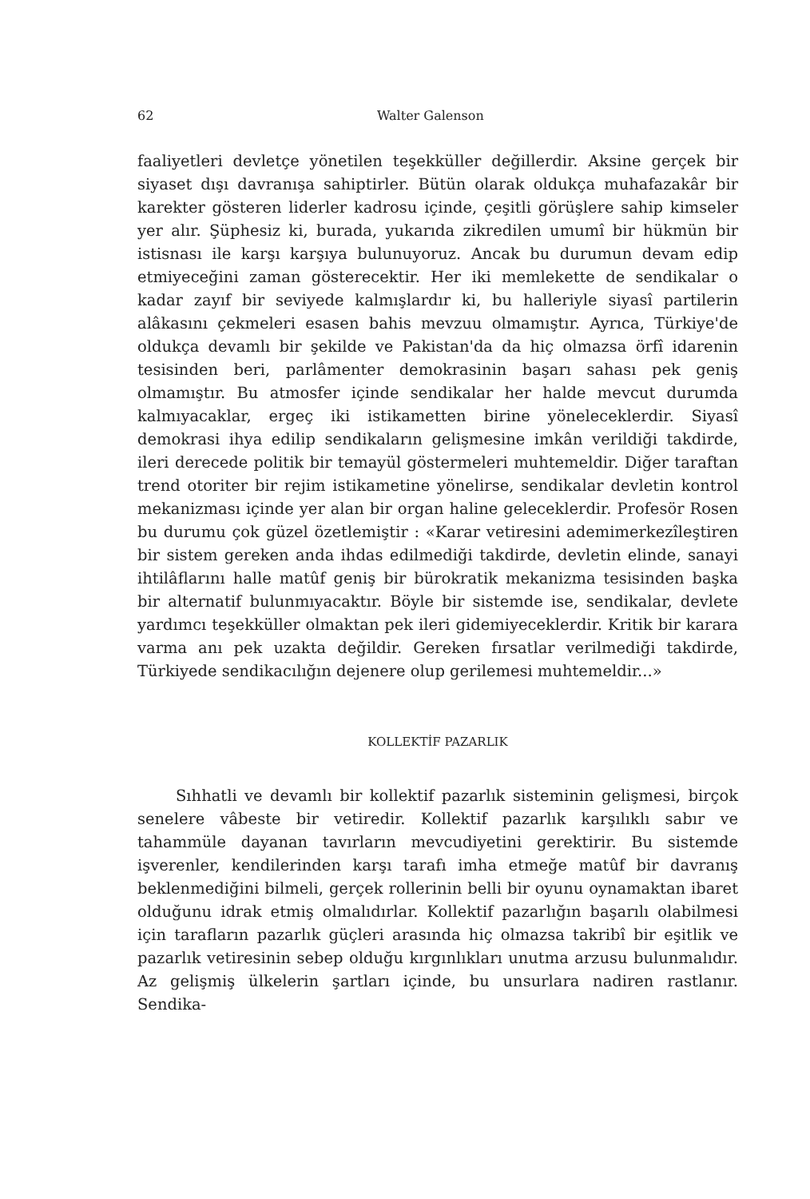62 Walter Galenson
faaliyetleri devletçe yönetilen teşekküller değillerdir. Aksine gerçek bir siyaset dışı davranışa sahiptirler. Bütün olarak oldukça muhafazakâr bir karekter gösteren liderler kadrosu içinde, çeşitli görüşlere sahip kimseler yer alır. Şüphesiz ki, burada, yukarıda zikredilen umumî bir hükmün bir istisnası ile karşı karşıya bulunuyoruz. Ancak bu durumun devam edip etmiyeceğini zaman gösterecektir. Her iki memlekette de sendikalar o kadar zayıf bir seviyede kalmışlardır ki, bu halleriyle siyasî partilerin alâkasını çekmeleri esasen bahis mevzuu olmamıştır. Ayrıca, Türkiye'de oldukça devamlı bir şekilde ve Pakistan'da da hiç olmazsa örfî idarenin tesisinden beri, parlâmenter demokrasinin başarı sahası pek geniş olmamıştır. Bu atmosfer içinde sendikalar her halde mevcut durumda kalmıyacaklar, ergeç iki istikametten birine yöneleceklerdir. Siyasî demokrasi ihya edilip sendikaların gelişmesine imkân verildiği takdirde, ileri derecede politik bir temayül göstermeleri muhtemeldir. Diğer taraftan trend otoriter bir rejim istikametine yönelirse, sendikalar devletin kontrol mekanizması içinde yer alan bir organ haline geleceklerdir. Profesör Rosen bu durumu çok güzel özetlemiştir : «Karar vetiresini ademimerkezîleştiren bir sistem gereken anda ihdas edilmediği takdirde, devletin elinde, sanayi ihtilâflarını halle matûf geniş bir bürokratik mekanizma tesisinden başka bir alternatif bulunmıyacaktır. Böyle bir sistemde ise, sendikalar, devlete yardımcı teşekküller olmaktan pek ileri gidemiyeceklerdir. Kritik bir karara varma anı pek uzakta değildir. Gereken fırsatlar verilmediği takdirde, Türkiyede sendikacılığın dejenere olup gerilemesi muhtemeldir...»
KOLLEKTİF PAZARLIK
Sıhhatli ve devamlı bir kollektif pazarlık sisteminin gelişmesi, birçok senelere vâbeste bir vetiredir. Kollektif pazarlık karşılıklı sabır ve tahammüle dayanan tavırların mevcudiyetini gerektirir. Bu sistemde işverenler, kendilerinden karşı tarafı imha etmeğe matûf bir davranış beklenmediğini bilmeli, gerçek rollerinin belli bir oyunu oynamaktan ibaret olduğunu idrak etmiş olmalıdırlar. Kollektif pazarlığın başarılı olabilmesi için tarafların pazarlık güçleri arasında hiç olmazsa takribî bir eşitlik ve pazarlık vetiresinin sebep olduğu kırgınlıkları unutma arzusu bulunmalıdır. Az gelişmiş ülkelerin şartları içinde, bu unsurlara nadiren rastlanır. Sendika-